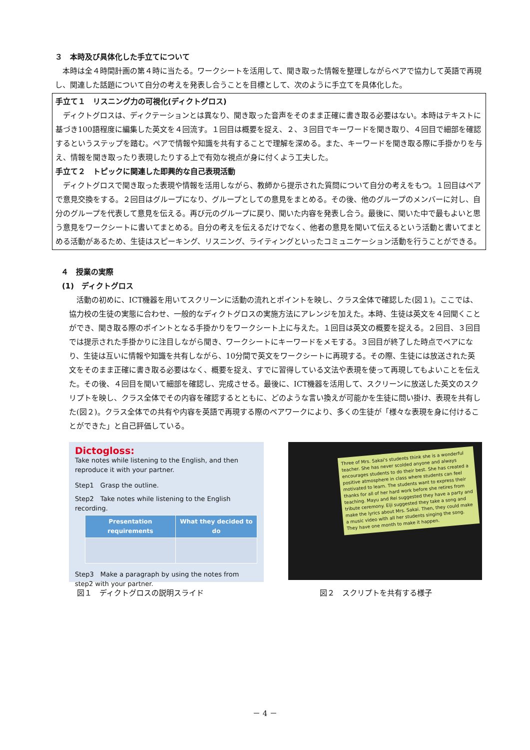３　本時及び具体化した手立てについて
本時は全４時間計画の第４時に当たる。ワークシートを活用して、聞き取った情報を整理しながらペアで協力して英語で再現し、関連した話題について自分の考えを発表し合うことを目標として、次のように手立てを具体化した。
手立て１　リスニング力の可視化(ディクトグロス)
ディクトグロスは、ディクテーションとは異なり、聞き取った音声をそのまま正確に書き取る必要はない。本時はテキストに基づき100語程度に編集した英文を４回流す。１回目は概要を捉え、２、３回目でキーワードを聞き取り、４回目で細部を確認するというステップを踏む。ペアで情報や知識を共有することで理解を深める。また、キーワードを聞き取る際に手掛かりを与え、情報を聞き取ったり表現したりする上で有効な視点が身に付くよう工夫した。
手立て２　トピックに関連した即興的な自己表現活動
ディクトグロスで聞き取った表現や情報を活用しながら、教師から提示された質問について自分の考えをもつ。１回目はペアで意見交換をする。２回目はグループになり、グループとしての意見をまとめる。その後、他のグループのメンバーに対し、自分のグループを代表して意見を伝える。再び元のグループに戻り、聞いた内容を発表し合う。最後に、聞いた中で最もよいと思う意見をワークシートに書いてまとめる。自分の考えを伝えるだけでなく、他者の意見を聞いて伝えるという活動と書いてまとめる活動があるため、生徒はスピーキング、リスニング、ライティングといったコミュニケーション活動を行うことができる。
４　授業の実際
(1)　ディクトグロス
活動の初めに、ICT機器を用いてスクリーンに活動の流れとポイントを映し、クラス全体で確認した(図１)。ここでは、協力校の生徒の実態に合わせ、一般的なディクトグロスの実施方法にアレンジを加えた。本時、生徒は英文を４回聞くことができ、聞き取る際のポイントとなる手掛かりをワークシート上に与えた。１回目は英文の概要を捉える。２回目、３回目では提示された手掛かりに注目しながら聞き、ワークシートにキーワードをメモする。３回目が終了した時点でペアになり、生徒は互いに情報や知識を共有しながら、10分間で英文をワークシートに再現する。その際、生徒には放送された英文をそのまま正確に書き取る必要はなく、概要を捉え、すでに習得している文法や表現を使って再現してもよいことを伝えた。その後、４回目を聞いて細部を確認し、完成させる。最後に、ICT機器を活用して、スクリーンに放送した英文のスクリプトを映し、クラス全体でその内容を確認するとともに、どのような言い換えが可能かを生徒に問い掛け、表現を共有した(図２)。クラス全体での共有や内容を英語で再現する際のペアワークにより、多くの生徒が「様々な表現を身に付けることができた」と自己評価している。
Dictogloss:
Take notes while listening to the English, and then reproduce it with your partner.
Step1　Grasp the outline.
Step2　Take notes while listening to the English recording.
| Presentation requirements | What they decided to do |
| --- | --- |
Step3　Make a paragraph by using the notes from step2 with your partner.
Three of Mrs. Sakai's students think she is a wonderful teacher. She has never scolded anyone and always encourages students to do their best. She has created a positive atmosphere in class where students can feel motivated to learn. The students want to express their thanks for all of her hard work before she retires from teaching. Mayu and Rei suggested they have a party and tribute ceremony. Eiji suggested they take a song and make the lyrics about Mrs. Sakai. Then, they could make a music video with all her students singing the song. They have one month to make it happen.
図１　ディクトグロスの説明スライド 図２　スクリプトを共有する様子
－ 4 －